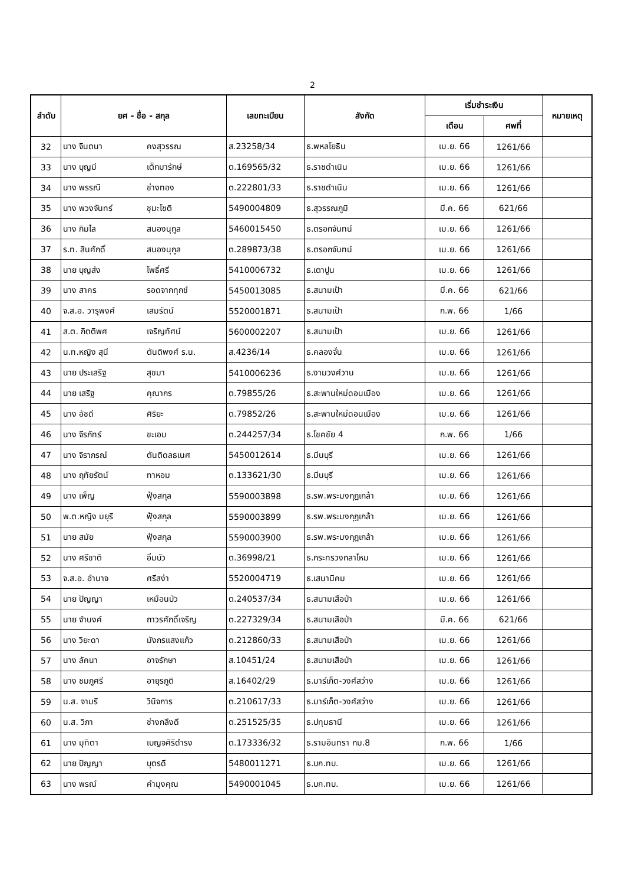2
| ลำดับ | ยศ - ชื่อ - สกุล | | เลขทะเบียน | สังกัด | เริ่มชำระเงิน | | หมายเหตุ |
| --- | --- | --- | --- | --- | --- | --- | --- |
| | | | | | เดือน | ศพที่ | |
| 32 | นาง จินตนา | คงสุวรรณ | ส.23258/34 | ธ.พหลโยธิน | เม.ย. 66 | 1261/66 | |
| 33 | นาง บุญมี | เต็กมารักษ์ | ต.169565/32 | ธ.ราชดำเนิน | เม.ย. 66 | 1261/66 | |
| 34 | นาง พรรณี | ช่างทอง | ต.222801/33 | ธ.ราชดำเนิน | เม.ย. 66 | 1261/66 | |
| 35 | นาง พวงจันทร์ | ชุมะโชติ | 5490004809 | ธ.สุวรรณภูมิ | มี.ค. 66 | 621/66 | |
| 36 | นาง กิมไล | สนองนุกูล | 5460015450 | ธ.ตรอกจันทน์ | เม.ย. 66 | 1261/66 | |
| 37 | ร.ท. สินศักดิ์ | สนองนุกูล | ต.289873/38 | ธ.ตรอกจันทน์ | เม.ย. 66 | 1261/66 | |
| 38 | นาย บุญส่ง | โพธิ์ศรี | 5410006732 | ธ.เตาปูน | เม.ย. 66 | 1261/66 | |
| 39 | นาง สาคร | รอดจากทุกข์ | 5450013085 | ธ.สนามเป้า | มี.ค. 66 | 621/66 | |
| 40 | จ.ส.อ. วารุพงศ์ | เสมรัตน์ | 5520001871 | ธ.สนามเป้า | ก.พ. 66 | 1/66 | |
| 41 | ส.ต. กิตติพศ | เจริญทัศน์ | 5600002207 | ธ.สนามเป้า | เม.ย. 66 | 1261/66 | |
| 42 | น.ท.หญิง สุนี | ตันติพงศ์ ร.น. | ส.4236/14 | ธ.คลองจั่น | เม.ย. 66 | 1261/66 | |
| 43 | นาย ประเสริฐ | สุขมา | 5410006236 | ธ.งามวงศ์วาน | เม.ย. 66 | 1261/66 | |
| 44 | นาย เสริฐ | คุณากร | ต.79855/26 | ธ.สะพานใหม่ดอนเมือง | เม.ย. 66 | 1261/66 | |
| 45 | นาง อัชดี | ศิริยะ | ต.79852/26 | ธ.สะพานใหม่ดอนเมือง | เม.ย. 66 | 1261/66 | |
| 46 | นาง จีรภัทร์ | ชะเอม | ต.244257/34 | ธ.โชคชัย 4 | ก.พ. 66 | 1/66 | |
| 47 | นาง จิราภรณ์ | ตันติดลธเนศ | 5450012614 | ธ.มีนบุรี | เม.ย. 66 | 1261/66 | |
| 48 | นาง ฤทัยรัตน์ | ทาหอม | ต.133621/30 | ธ.มีนบุรี | เม.ย. 66 | 1261/66 | |
| 49 | นาง เพ็ญ | ฟุ้งสกุล | 5590003898 | ธ.รพ.พระมงกุฎเกล้า | เม.ย. 66 | 1261/66 | |
| 50 | พ.ต.หญิง มยุรี | ฟุ้งสกุล | 5590003899 | ธ.รพ.พระมงกุฎเกล้า | เม.ย. 66 | 1261/66 | |
| 51 | นาย สมัย | ฟุ้งสกุล | 5590003900 | ธ.รพ.พระมงกุฎเกล้า | เม.ย. 66 | 1261/66 | |
| 52 | นาง ศรีชาติ | อิ่มบัว | ต.36998/21 | ธ.กระทรวงกลาโหม | เม.ย. 66 | 1261/66 | |
| 53 | จ.ส.อ. อำนาจ | ศรีสง่า | 5520004719 | ธ.เสนานิคม | เม.ย. 66 | 1261/66 | |
| 54 | นาย ปัญญา | เหมือนบัว | ต.240537/34 | ธ.สนามเสือป่า | เม.ย. 66 | 1261/66 | |
| 55 | นาย จำนงค์ | ถาวรศักดิ์เจริญ | ต.227329/34 | ธ.สนามเสือป่า | มี.ค. 66 | 621/66 | |
| 56 | นาง วิยะดา | มังกรแสงแก้ว | ต.212860/33 | ธ.สนามเสือป่า | เม.ย. 66 | 1261/66 | |
| 57 | นาง ลัคนา | อาจรักษา | ส.10451/24 | ธ.สนามเสือป่า | เม.ย. 66 | 1261/66 | |
| 58 | นาง ชมภูศรี | อายุรภูติ | ส.16402/29 | ธ.มาร์เก็ต-วงศ์สว่าง | เม.ย. 66 | 1261/66 | |
| 59 | น.ส. จามรี | วินิจการ | ต.210617/33 | ธ.มาร์เก็ต-วงศ์สว่าง | เม.ย. 66 | 1261/66 | |
| 60 | น.ส. วิภา | ช่างกลึงดี | ต.251525/35 | ธ.ปทุมธานี | เม.ย. 66 | 1261/66 | |
| 61 | นาง มุทิตา | เบญจศิริดำรง | ต.173336/32 | ธ.รามอินทรา กม.8 | ก.พ. 66 | 1/66 | |
| 62 | นาย ปัญญา | บุตรดี | 5480011271 | ธ.บก.ทบ. | เม.ย. 66 | 1261/66 | |
| 63 | นาง พรณ์ | คำมุงคุณ | 5490001045 | ธ.บก.ทบ. | เม.ย. 66 | 1261/66 | |